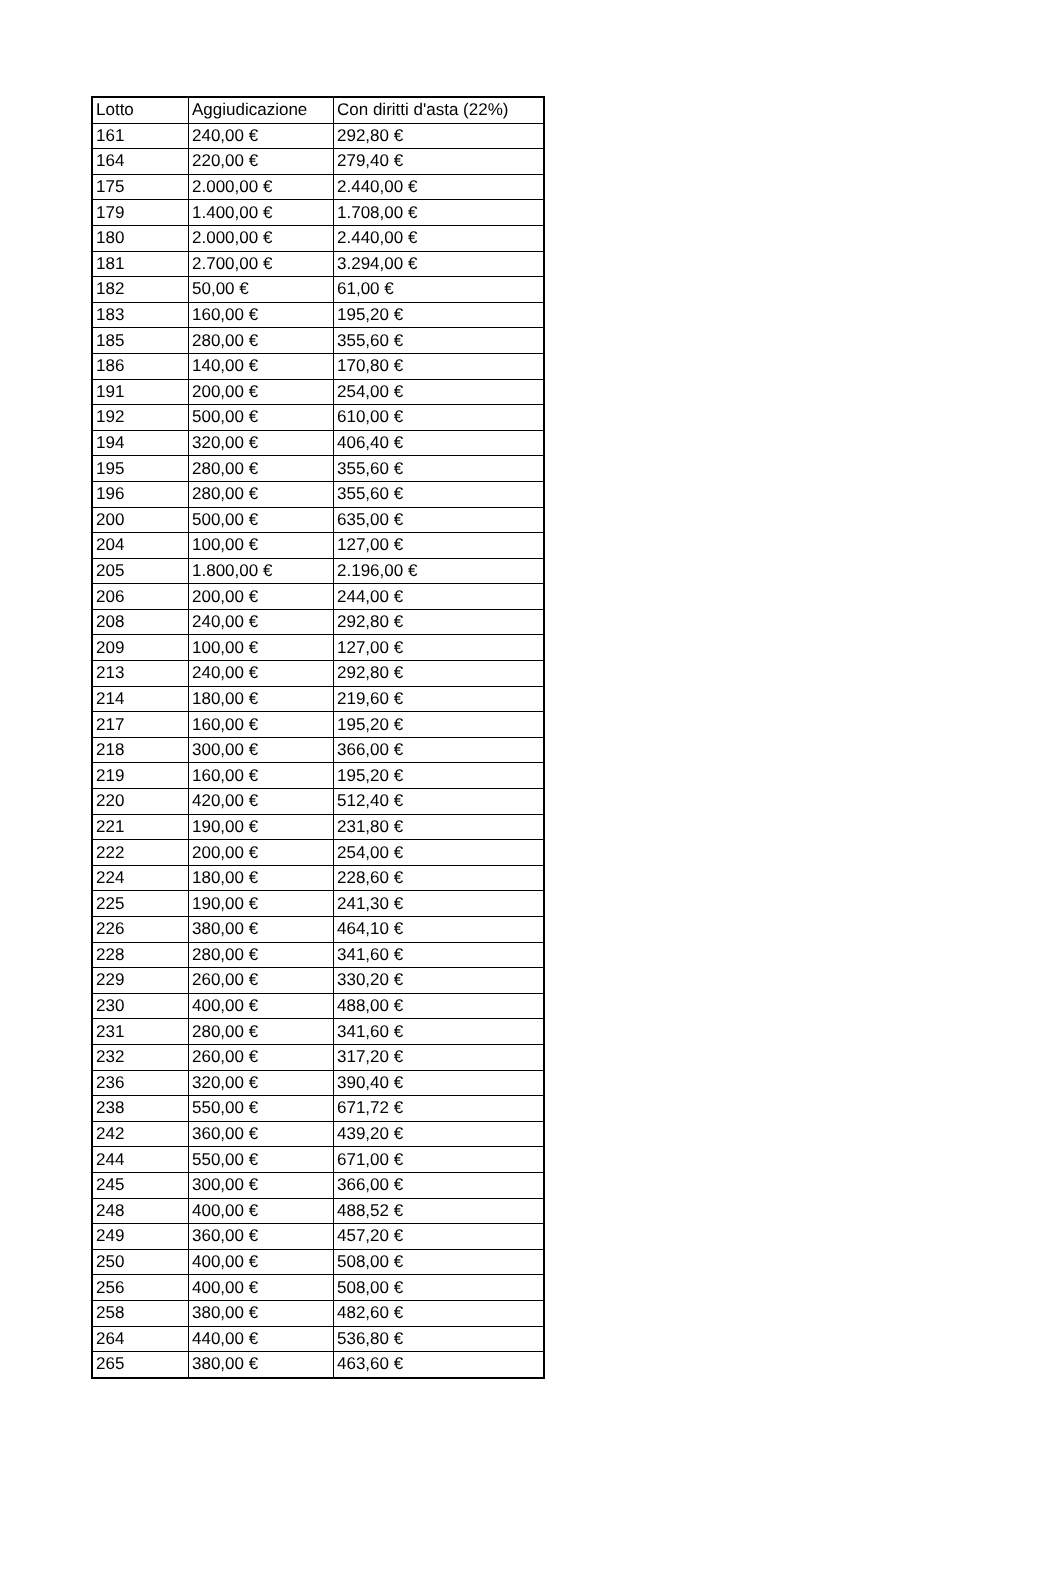| Lotto | Aggiudicazione | Con diritti d'asta (22%) |
| --- | --- | --- |
| 161 | 240,00 € | 292,80 € |
| 164 | 220,00 € | 279,40 € |
| 175 | 2.000,00 € | 2.440,00 € |
| 179 | 1.400,00 € | 1.708,00 € |
| 180 | 2.000,00 € | 2.440,00 € |
| 181 | 2.700,00 € | 3.294,00 € |
| 182 | 50,00 € | 61,00 € |
| 183 | 160,00 € | 195,20 € |
| 185 | 280,00 € | 355,60 € |
| 186 | 140,00 € | 170,80 € |
| 191 | 200,00 € | 254,00 € |
| 192 | 500,00 € | 610,00 € |
| 194 | 320,00 € | 406,40 € |
| 195 | 280,00 € | 355,60 € |
| 196 | 280,00 € | 355,60 € |
| 200 | 500,00 € | 635,00 € |
| 204 | 100,00 € | 127,00 € |
| 205 | 1.800,00 € | 2.196,00 € |
| 206 | 200,00 € | 244,00 € |
| 208 | 240,00 € | 292,80 € |
| 209 | 100,00 € | 127,00 € |
| 213 | 240,00 € | 292,80 € |
| 214 | 180,00 € | 219,60 € |
| 217 | 160,00 € | 195,20 € |
| 218 | 300,00 € | 366,00 € |
| 219 | 160,00 € | 195,20 € |
| 220 | 420,00 € | 512,40 € |
| 221 | 190,00 € | 231,80 € |
| 222 | 200,00 € | 254,00 € |
| 224 | 180,00 € | 228,60 € |
| 225 | 190,00 € | 241,30 € |
| 226 | 380,00 € | 464,10 € |
| 228 | 280,00 € | 341,60 € |
| 229 | 260,00 € | 330,20 € |
| 230 | 400,00 € | 488,00 € |
| 231 | 280,00 € | 341,60 € |
| 232 | 260,00 € | 317,20 € |
| 236 | 320,00 € | 390,40 € |
| 238 | 550,00 € | 671,72 € |
| 242 | 360,00 € | 439,20 € |
| 244 | 550,00 € | 671,00 € |
| 245 | 300,00 € | 366,00 € |
| 248 | 400,00 € | 488,52 € |
| 249 | 360,00 € | 457,20 € |
| 250 | 400,00 € | 508,00 € |
| 256 | 400,00 € | 508,00 € |
| 258 | 380,00 € | 482,60 € |
| 264 | 440,00 € | 536,80 € |
| 265 | 380,00 € | 463,60 € |